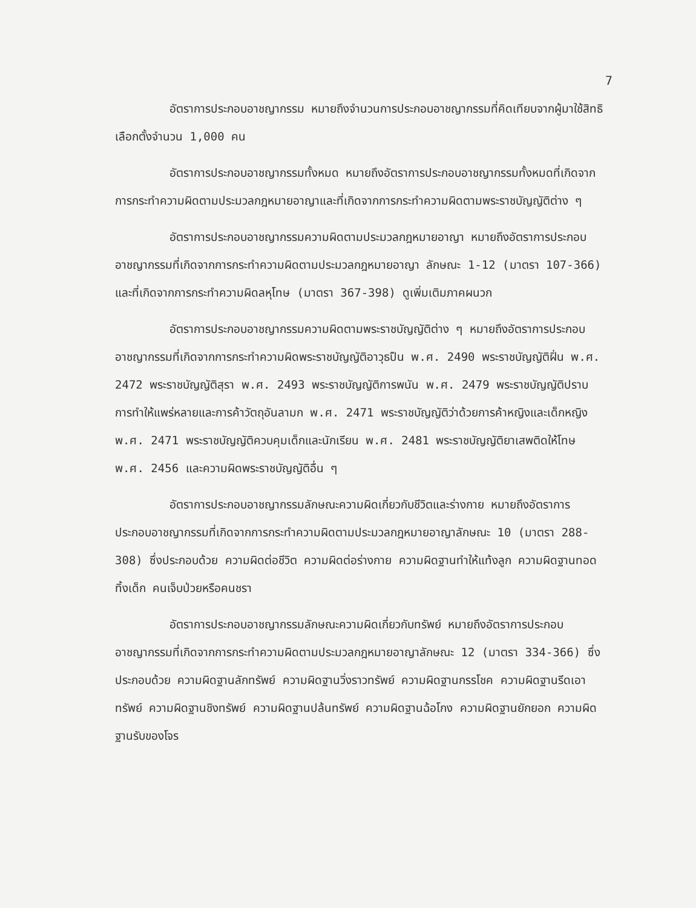7
อัตราการประกอบอาชญากรรม หมายถึงจำนวนการประกอบอาชญากรรมที่คิดเทียบจากผู้มาใช้สิทธิเลือกตั้งจำนวน 1,000 คน
อัตราการประกอบอาชญากรรมทั้งหมด หมายถึงอัตราการประกอบอาชญากรรมทั้งหมดที่เกิดจากการกระทำความผิดตามประมวลกฎหมายอาญาและที่เกิดจากการกระทำความผิดตามพระราชบัญญัติต่าง ๆ
อัตราการประกอบอาชญากรรมความผิดตามประมวลกฎหมายอาญา หมายถึงอัตราการประกอบอาชญากรรมที่เกิดจากการกระทำความผิดตามประมวลกฎหมายอาญา ลักษณะ 1-12 (มาตรา 107-366) และที่เกิดจากการกระทำความผิดลหุโทษ (มาตรา 367-398) ดูเพิ่มเติมภาคผนวก
อัตราการประกอบอาชญากรรมความผิดตามพระราชบัญญัติต่าง ๆ หมายถึงอัตราการประกอบอาชญากรรมที่เกิดจากการกระทำความผิดพระราชบัญญัติอาวุธปืน พ.ศ. 2490 พระราชบัญญัติฝิ่น พ.ศ. 2472 พระราชบัญญัติสุรา พ.ศ. 2493 พระราชบัญญัติการพนัน พ.ศ. 2479 พระราชบัญญัติปราบการทำให้แพร่หลายและการค้าวัตถุอันลามก พ.ศ. 2471 พระราชบัญญัติว่าด้วยการค้าหญิงและเด็กหญิง พ.ศ. 2471 พระราชบัญญัติควบคุมเด็กและนักเรียน พ.ศ. 2481 พระราชบัญญัติยาเสพติดให้โทษ พ.ศ. 2456 และความผิดพระราชบัญญัติอื่น ๆ
อัตราการประกอบอาชญากรรมลักษณะความผิดเกี่ยวกับชีวิตและร่างกาย หมายถึงอัตราการประกอบอาชญากรรมที่เกิดจากการกระทำความผิดตามประมวลกฎหมายอาญาลักษณะ 10 (มาตรา 288-308) ซึ่งประกอบด้วย ความผิดต่อชีวิต ความผิดต่อร่างกาย ความผิดฐานทำให้แท้งลูก ความผิดฐานทอดทิ้งเด็ก คนเจ็บป่วยหรือคนชรา
อัตราการประกอบอาชญากรรมลักษณะความผิดเกี่ยวกับทรัพย์ หมายถึงอัตราการประกอบอาชญากรรมที่เกิดจากการกระทำความผิดตามประมวลกฎหมายอาญาลักษณะ 12 (มาตรา 334-366) ซึ่งประกอบด้วย ความผิดฐานลักทรัพย์ ความผิดฐานวิ่งราวทรัพย์ ความผิดฐานกรรโชค ความผิดฐานรีดเอาทรัพย์ ความผิดฐานชิงทรัพย์ ความผิดฐานปล้นทรัพย์ ความผิดฐานฉ้อโกง ความผิดฐานยักยอก ความผิดฐานรับของโจร